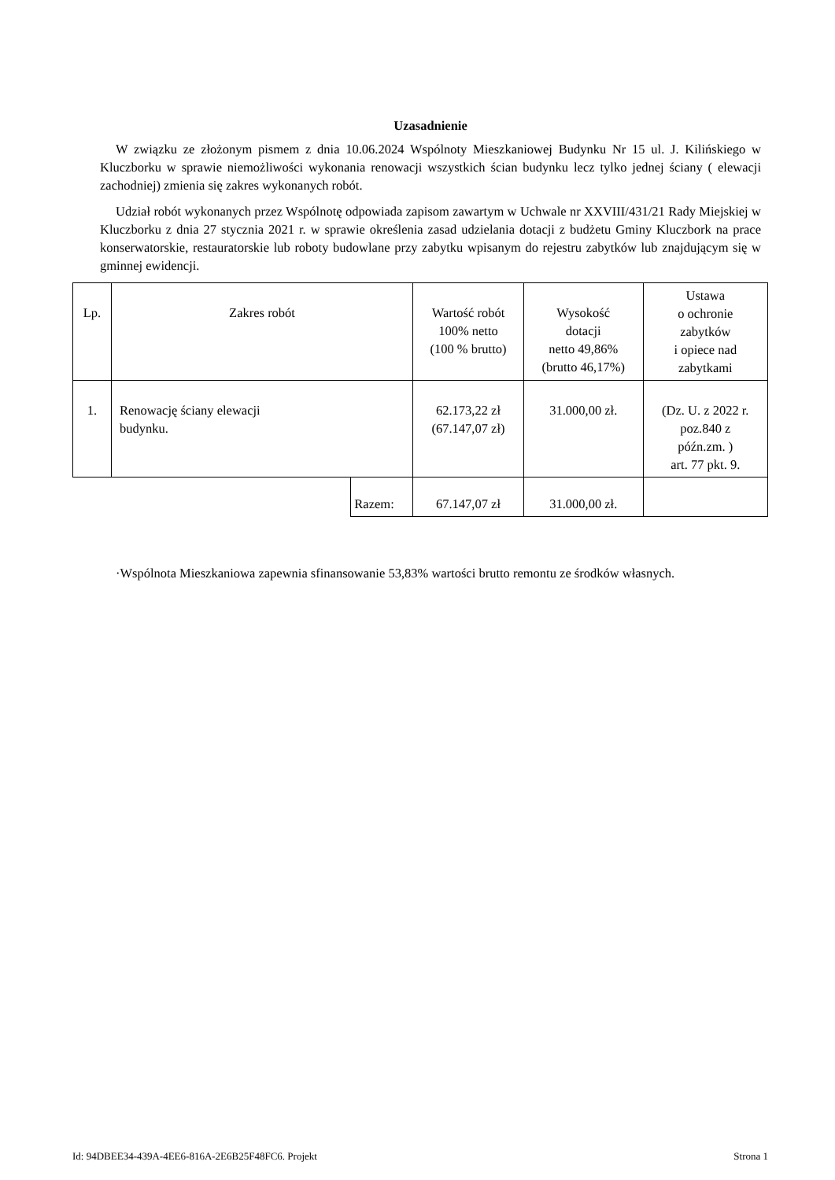Uzasadnienie
W związku ze złożonym pismem z dnia 10.06.2024 Wspólnoty Mieszkaniowej Budynku Nr 15 ul. J. Kilińskiego w Kluczborku w sprawie niemożliwości wykonania renowacji wszystkich ścian budynku lecz tylko jednej ściany ( elewacji zachodniej) zmienia się zakres wykonanych robót.
Udział robót wykonanych przez Wspólnotę odpowiada zapisom zawartym w Uchwale nr XXVIII/431/21 Rady Miejskiej w Kluczborku z dnia 27 stycznia 2021 r. w sprawie określenia zasad udzielania dotacji z budżetu Gminy Kluczbork na prace konserwatorskie, restauratorskie lub roboty budowlane przy zabytku wpisanym do rejestru zabytków lub znajdującym się w gminnej ewidencji.
| Lp. | Zakres robót | | Wartość robót 100% netto (100 % brutto) | Wysokość dotacji netto 49,86% (brutto 46,17%) | Ustawa o ochronie zabytków i opiece nad zabytkami |
| --- | --- | --- | --- | --- | --- |
| 1. | Renowację ściany elewacji budynku. | | 62.173,22 zł (67.147,07 zł) | 31.000,00 zł. | (Dz. U. z 2022 r. poz.840 z późn.zm. ) art. 77 pkt. 9. |
| | | Razem: | 67.147,07 zł | 31.000,00 zł. | |
·Wspólnota Mieszkaniowa zapewnia sfinansowanie 53,83% wartości brutto remontu ze środków własnych.
Id: 94DBEE34-439A-4EE6-816A-2E6B25F48FC6. Projekt Strona 1